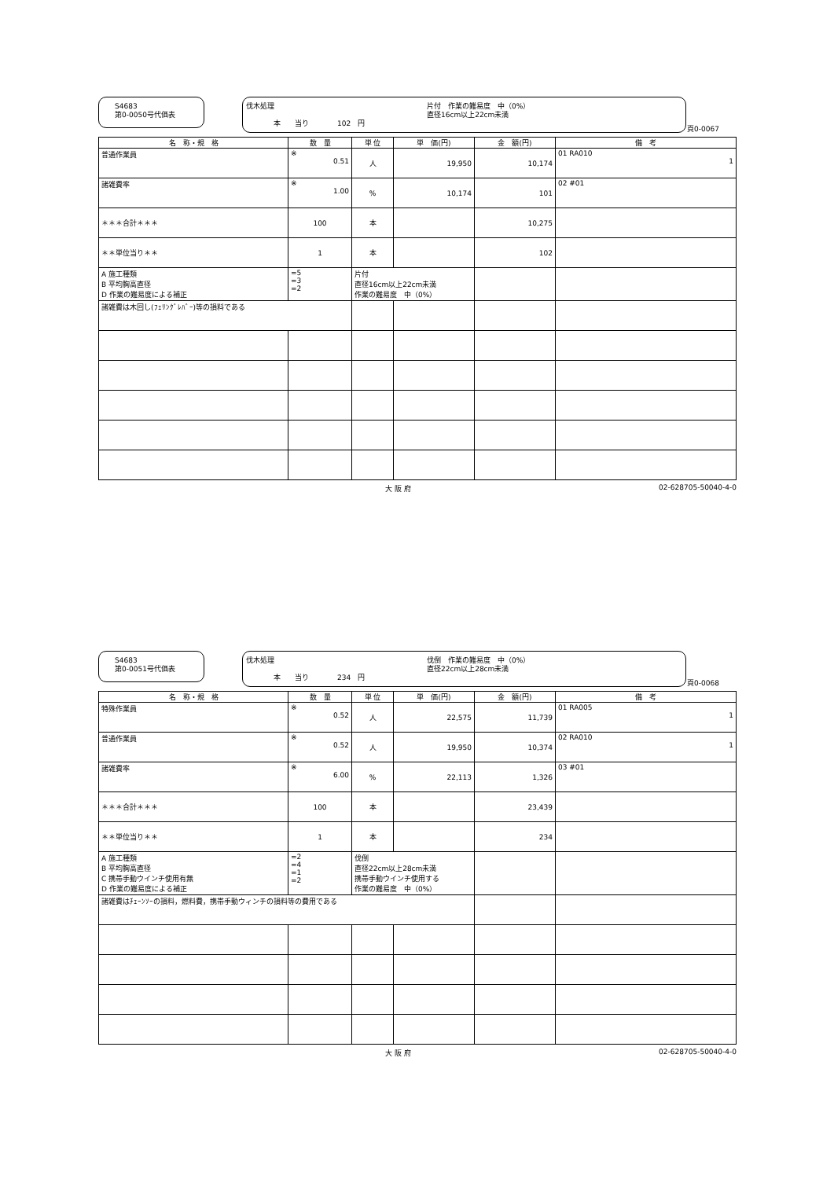S4683
第0-0050号代価表
伐木処理
片付　作業の難易度　中（0%）
直径16cm以上22cm未満
本　　当り　　　　102　円
頁0-0067
| 名 称・規 格 | 数 量 | 単 位 | 単 価(円) | 金 額(円) | 備 考 |
| --- | --- | --- | --- | --- | --- |
| 普通作業員 | ※ 0.51 | 人 | 19,950 | 10,174 | 01 RA010 1 |
| 諸雑費率 | ※ 1.00 | % | 10,174 | 101 | 02 #01 |
| ＊＊＊合計＊＊＊ | 100 | 本 | | 10,275 | |
| ＊＊単位当り＊＊ | 1 | 本 | | 102 | |
| A 施工種類 B 平均胸高直径 D 作業の難易度による補正 | =5 =3 =2 | 片付 直径16cm以上22cm未満 作業の難易度 中（0%） | | | |
| 諸雑費は木回し(ﾌｪﾘﾝｸﾞﾚﾊﾞｰ)等の損料である | | | | | |
大 阪 府 02-628705-50040-4-0
S4683
第0-0051号代価表
伐木処理
伐倒　作業の難易度　中（0%）
直径22cm以上28cm未満
本　　当り　　　　234　円
頁0-0068
| 名 称・規 格 | 数 量 | 単 位 | 単 価(円) | 金 額(円) | 備 考 |
| --- | --- | --- | --- | --- | --- |
| 特殊作業員 | ※ 0.52 | 人 | 22,575 | 11,739 | 01 RA005 1 |
| 普通作業員 | ※ 0.52 | 人 | 19,950 | 10,374 | 02 RA010 1 |
| 諸雑費率 | ※ 6.00 | % | 22,113 | 1,326 | 03 #01 |
| ＊＊＊合計＊＊＊ | 100 | 本 | | 23,439 | |
| ＊＊単位当り＊＊ | 1 | 本 | | 234 | |
| A 施工種類 B 平均胸高直径 C 携帯手動ウインチ使用有無 D 作業の難易度による補正 | =2 =4 =1 =2 | 伐倒 直径22cm以上28cm未満 携帯手動ウインチ使用する 作業の難易度 中（0%） | | | |
| 諸雑費はﾁｪｰﾝｿｰの損料，燃料費，携帯手動ウィンチの損料等の費用である | | | | | |
大 阪 府 02-628705-50040-4-0